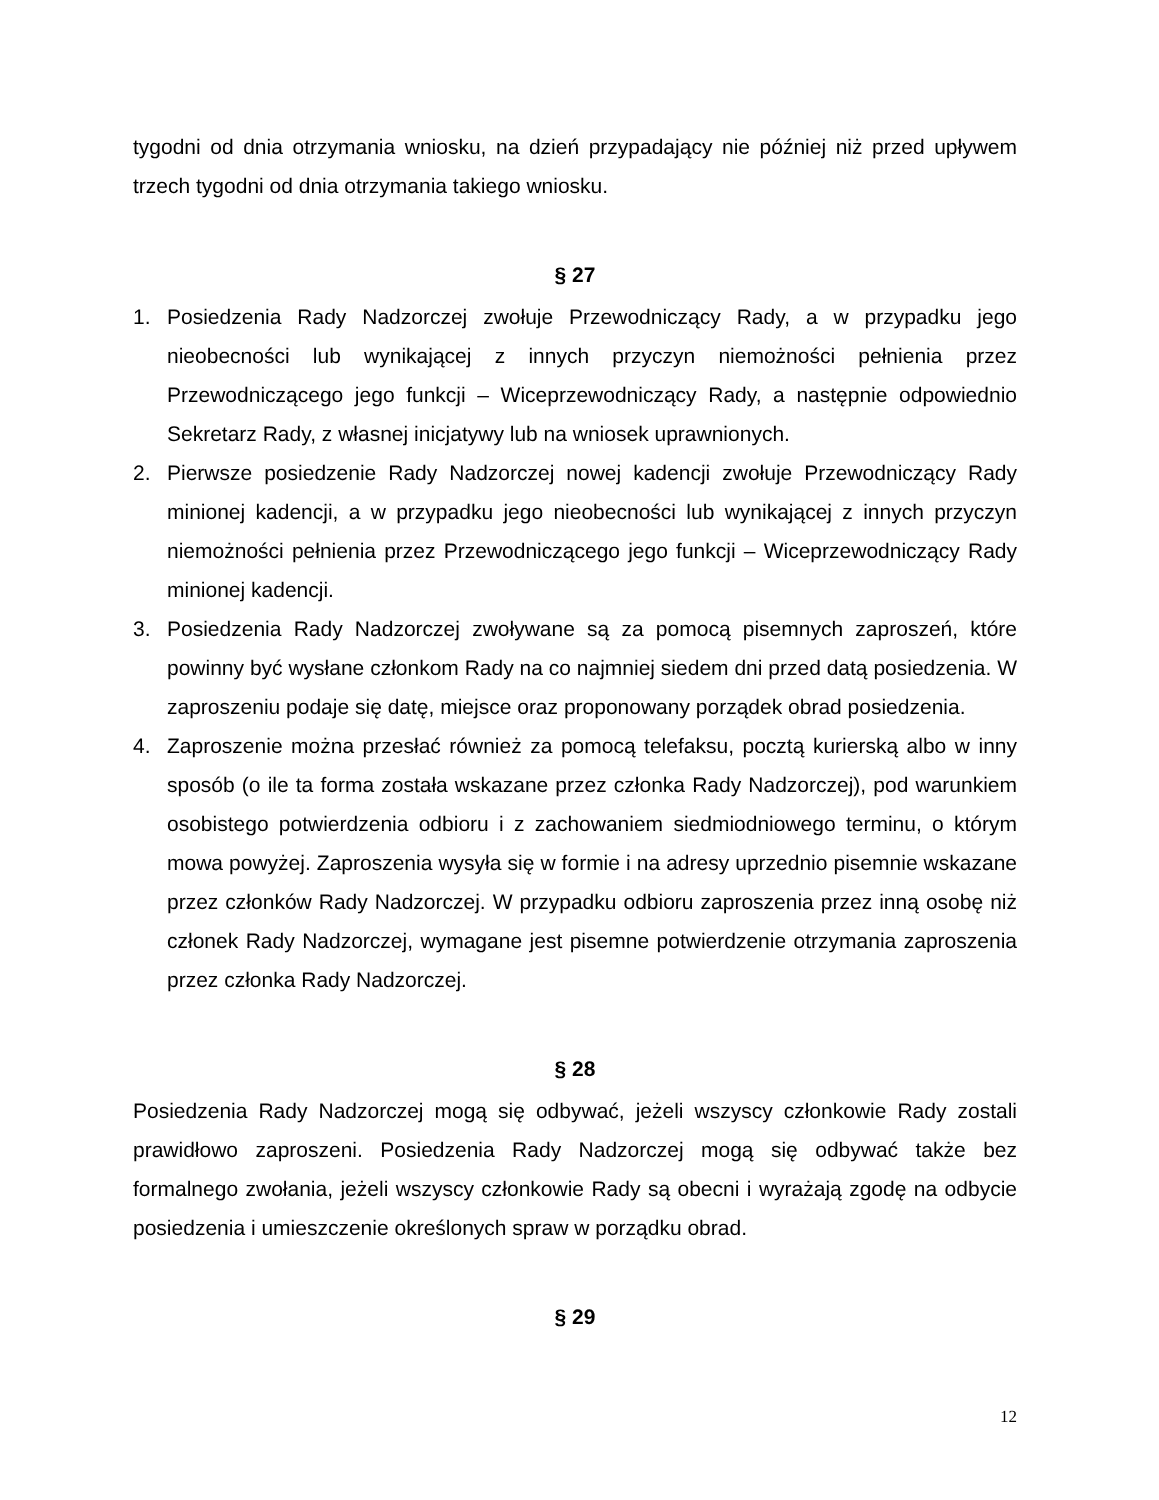tygodni od dnia otrzymania wniosku, na dzień przypadający nie później niż przed upływem trzech tygodni od dnia otrzymania takiego wniosku.
§ 27
1. Posiedzenia Rady Nadzorczej zwołuje Przewodniczący Rady, a w przypadku jego nieobecności lub wynikającej z innych przyczyn niemożności pełnienia przez Przewodniczącego jego funkcji – Wiceprzewodniczący Rady, a następnie odpowiednio Sekretarz Rady, z własnej inicjatywy lub na wniosek uprawnionych.
2. Pierwsze posiedzenie Rady Nadzorczej nowej kadencji zwołuje Przewodniczący Rady minionej kadencji, a w przypadku jego nieobecności lub wynikającej z innych przyczyn niemożności pełnienia przez Przewodniczącego jego funkcji – Wiceprzewodniczący Rady minionej kadencji.
3. Posiedzenia Rady Nadzorczej zwoływane są za pomocą pisemnych zaproszeń, które powinny być wysłane członkom Rady na co najmniej siedem dni przed datą posiedzenia. W zaproszeniu podaje się datę, miejsce oraz proponowany porządek obrad posiedzenia.
4. Zaproszenie można przesłać również za pomocą telefaksu, pocztą kurierską albo w inny sposób (o ile ta forma została wskazane przez członka Rady Nadzorczej), pod warunkiem osobistego potwierdzenia odbioru i z zachowaniem siedmiodniowego terminu, o którym mowa powyżej. Zaproszenia wysyła się w formie i na adresy uprzednio pisemnie wskazane przez członków Rady Nadzorczej. W przypadku odbioru zaproszenia przez inną osobę niż członek Rady Nadzorczej, wymagane jest pisemne potwierdzenie otrzymania zaproszenia przez członka Rady Nadzorczej.
§ 28
Posiedzenia Rady Nadzorczej mogą się odbywać, jeżeli wszyscy członkowie Rady zostali prawidłowo zaproszeni. Posiedzenia Rady Nadzorczej mogą się odbywać także bez formalnego zwołania, jeżeli wszyscy członkowie Rady są obecni i wyrażają zgodę na odbycie posiedzenia i umieszczenie określonych spraw w porządku obrad.
§ 29
12